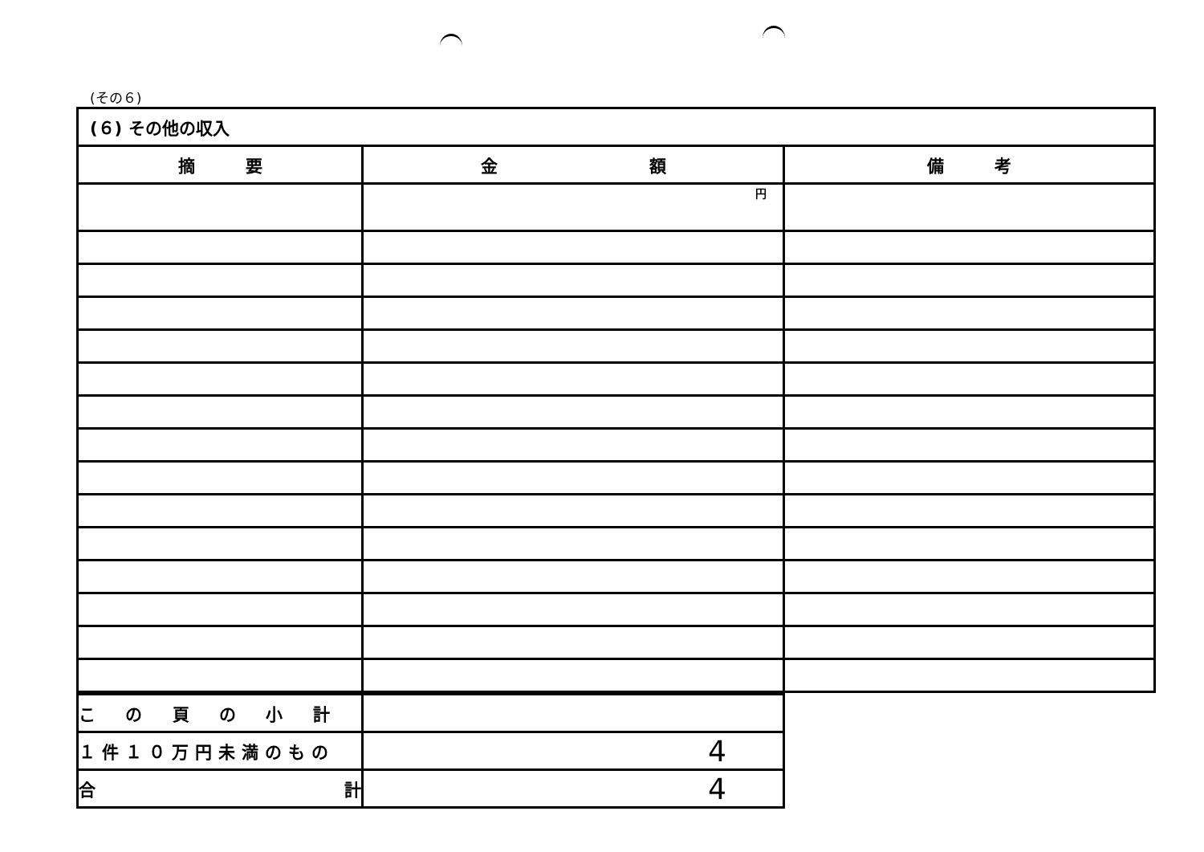(その６)
| (６) その他の収入 | | |
| 摘 要 | 金 額 | 備 考 |
| | 円 | |
| こ の 頁 の 小 計 | |
| １件１０万円未満のもの | 4 |
| 合 計 | 4 |